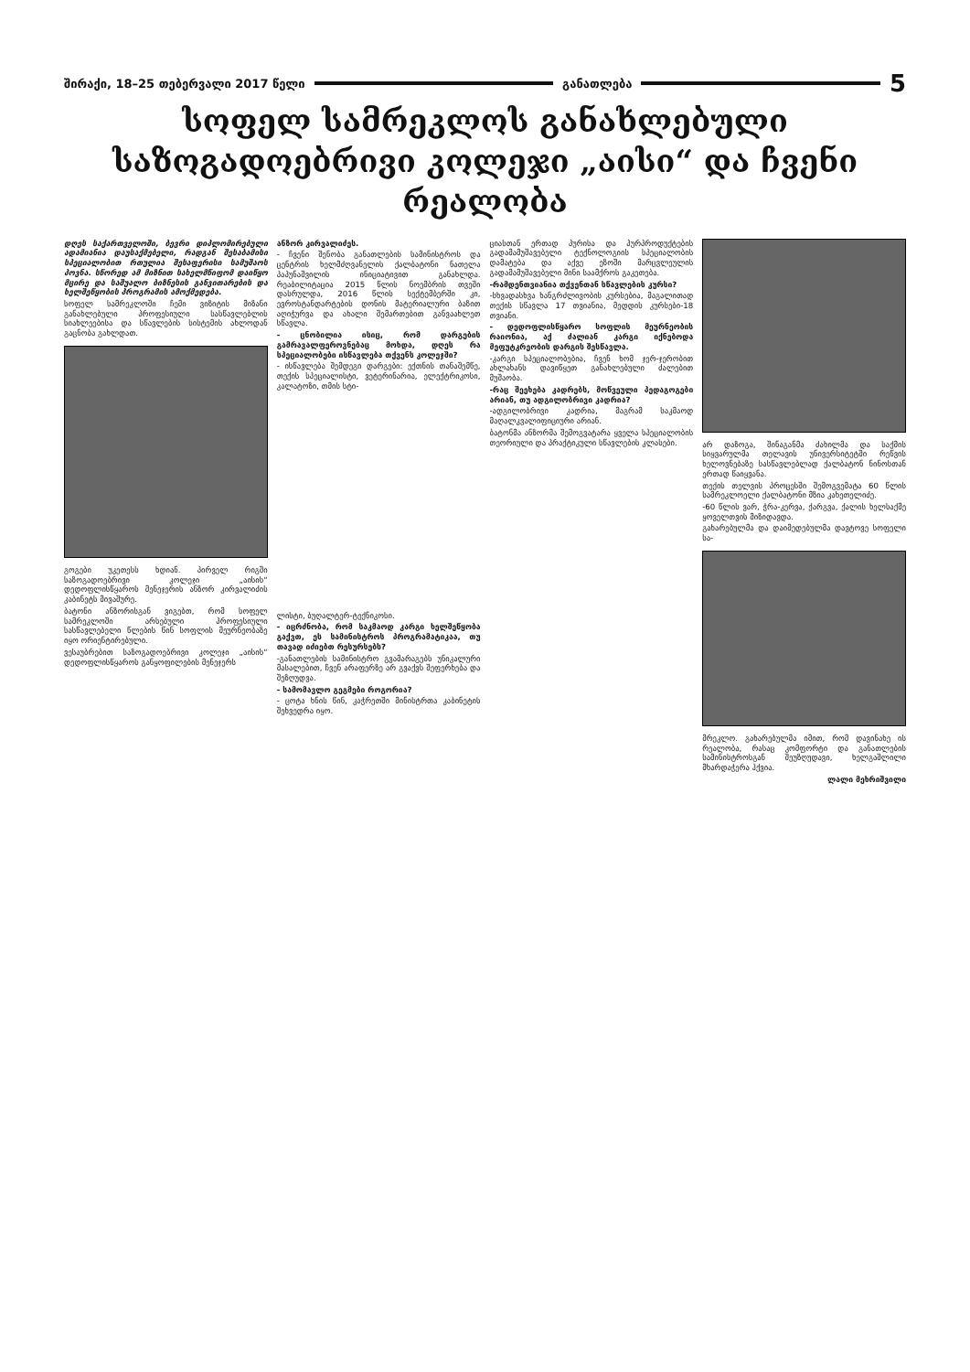შირაქი, 18–25 თებერვალი 2017 წელი განათლება 5
სოფელ სამრეკლოს განახლებული საზოგადოებრივი კოლეჯი „აისი“ და ჩვენი რეალობა
დღეს საქართველოში, ბევრი დიპლომირებული ადამიანია დაუსაქმებელი, რადგან შესაბამისი სპეციალობით რთულია შესაფერისი სამუშაოს პოვნა. სწორედ ამ მიზნით სახელმწიფომ დაიწყო მცირე და საშუალო ბიზნესის განვითარების და ხელშეწყობის პროგრამის ამოქმედება.
სოფელ სამრეკლოში ჩემი ვიზიტის მიზანი განახლებული პროფესიული სასწავლებლის სიახლეებისა და სწავლების სისტემის ახლოდან გაცნობა გახლდათ.
გოგები უკეთესს ხდიან. პირველ რიგში საზოგადოებრივი კოლეჯი „აისის“ დედოფლისწყაროს მენეჯერის ანზორ კირვალიძის კაბინეტს მივაშურე.
ბატონი ანზორისგან ვიგებთ, რომ სოფელ სამრეკლოში არსებული პროფესიული სასწავლებელი წლების წინ სოფლის მეურნეობაზე იყო ორიენტირებული.
ვესაუბრებით საზოგადოებრივი კოლეჯი „აისის“ დედოფლისწყაროს განყოფილების მენეჯერს
ანზორ კირვალიძეს.
- ჩვენი შენობა განათლების სამინისტროს და ცენტრის ხელმძღვანელის ქალბატონი ნათელა პაპუნაშვილის ინიციატივით განახლდა. რეაბილიტაცია 2015 წლის ნოემბრის თვეში დასრულდა, 2016 წლის სექტემბერში კი, ევროსტანდარტების დონის მატერიალური ბაზით აღიჭურვა და ახალი შემართებით განვაახლეთ სწავლა.
- ცნობილია ისიც, რომ დარგების გამრავალფეროვნებაც მოხდა, დღეს რა სპეციალობები ისწავლება თქვენს კოლეჯში?
- ისწავლება შემდეგი დარგები: ექთნის თანაშემწე, თექის სპეციალისტი, ვეტერინარია, ელექტრიკოსი, კალატოზი, თმის სტი-
ლისტი, ბუღალტერ-ტექნიკოსი.
- იცრძნობა, რომ საკმაოდ კარგი ხელშეწყობა გაქვთ, ეს სამინისტროს პროგრამატიკაა, თუ თავად იძიებთ რესურსებს?
-განათლების სამინისტრო გვამარაგებს უნიკალური მასალებით, ჩვენ არაფერზე არ გვაქვს შეფერხება და შეზღუდვა.
- სამომავლო გეგმები როგორია?
- ცოტა ხნის წინ, კაჭრეთში მინისტრთა კაბინეტის შეხვედრა იყო.
ციასთან ერთად პურისა და პურპროდუქტების გადამამუშავებელი ტექნოლოგიის სპეციალობის დამატება და აქვე ეზოში მარცვლეულის გადამამუშავებელი მინი საამქროს გაკეთება.
-რამდენთვიანია თქვენთან სწავლების კურსი?
-სხვადასხვა ხანგრძლივობის კურსებია, მაგალითად თექის სწავლა 17 თვიანია, მედდის კურსები-18 თვიანი.
- დედოფლისწყარო სოფლის მეურნეობის რაიონია, აქ ძალიან კარგი იქნებოდა მეფუტკრეობის დარგის შესწავლა.
-კარგი სპეციალობებია, ჩვენ ხომ ჯერ-ჯერობით ახლახანს დავიწყეთ განახლებული ძალებით მუშაობა.
-რაც შეეხება კადრებს, მოწვეული პედაგოგები არიან, თუ ადგილობრივი კადრია?
-ადგილობრივი კადრია, მაგრამ საკმაოდ მაღალკვალიფიციური არიან.
ბატონმა ანზორმა შემოგვატარა ყველა სპეციალობის თეორიული და პრაქტიკული სწავლების კლასები.
არ დაზოგა, შინაგანმა ძახილმა და საქმის სიყვარულმა თელავის უნივერსიტეტში რეწვის ხელოვნებაზე სასწავლებლად ქალბატონ ნინოსთან ერთად წაიყვანა.
თექის თელვის პროცესში შემოგვემატა 60 წლის სამრეკლოელი ქალბატონი მზია კახეთელიძე.
-60 წლის ვარ, ჭრა-კერვა, ქარგვა, ქალის ხელსაქმე ყოველთვის მიზიდავდა.
გახარებულმა და დაიმედებულმა დავტოვე სოფელი სა-
მრეკლო. გახარებულმა იმით, რომ დავინახე ის რეალობა, რასაც კომფორტი და განათლების სამინისტროსგან შეუზღუდავი, ხელგაშლილი მხარდაჭერა ჰქვია.
ლალი მეხრიშვილი